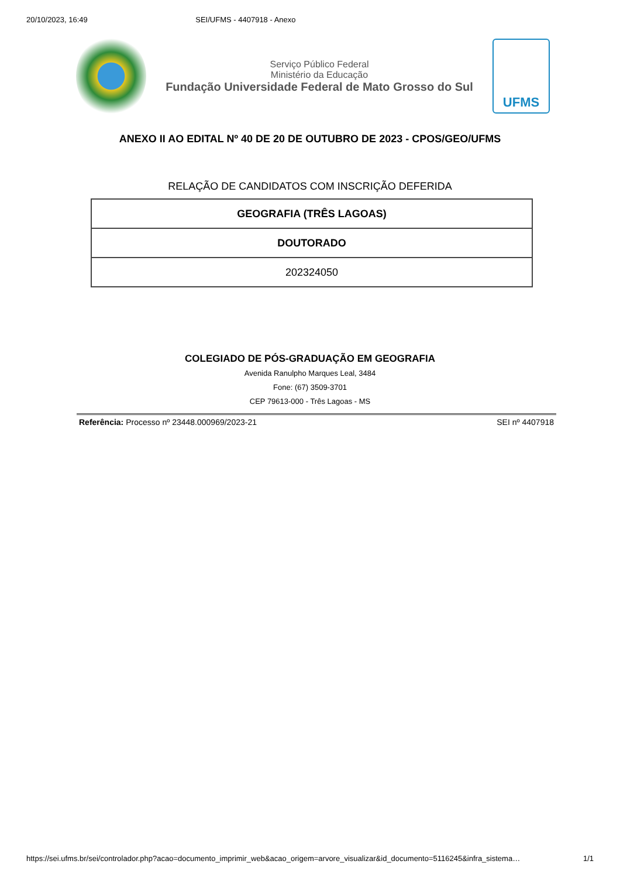20/10/2023, 16:49 SEI/UFMS - 4407918 - Anexo
Serviço Público Federal
Ministério da Educação
Fundação Universidade Federal de Mato Grosso do Sul
UFMS
ANEXO II AO EDITAL Nº 40 DE 20 DE OUTUBRO DE 2023 - CPOS/GEO/UFMS
RELAÇÃO DE CANDIDATOS COM INSCRIÇÃO DEFERIDA
| GEOGRAFIA (TRÊS LAGOAS) |
| DOUTORADO |
| 202324050 |
COLEGIADO DE PÓS-GRADUAÇÃO EM GEOGRAFIA
Avenida Ranulpho Marques Leal, 3484
Fone: (67) 3509-3701
CEP 79613-000 - Três Lagoas - MS
Referência: Processo nº 23448.000969/2023-21 SEI nº 4407918
https://sei.ufms.br/sei/controlador.php?acao=documento_imprimir_web&acao_origem=arvore_visualizar&id_documento=5116245&infra_sistema… 1/1